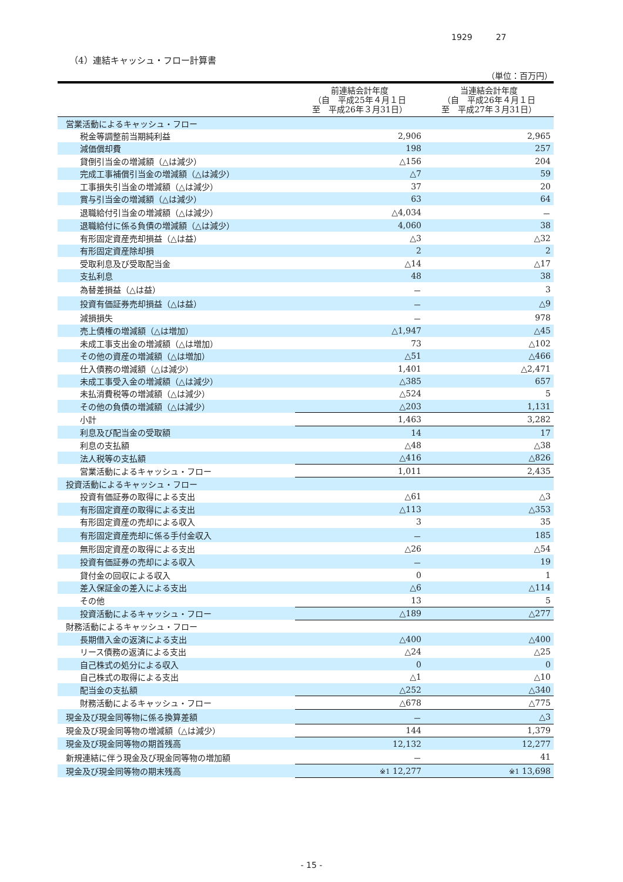1929 27
（4）連結キャッシュ・フロー計算書
（単位：百万円）
| | 前連結会計年度 （自 平成25年４月１日 至 平成26年３月31日） | 当連結会計年度 （自 平成26年４月１日 至 平成27年３月31日） |
| --- | --- | --- |
| 営業活動によるキャッシュ・フロー | | |
| 税金等調整前当期純利益 | 2,906 | 2,965 |
| 減価償却費 | 198 | 257 |
| 貸倒引当金の増減額（△は減少） | △156 | 204 |
| 完成工事補償引当金の増減額（△は減少） | △7 | 59 |
| 工事損失引当金の増減額（△は減少） | 37 | 20 |
| 賞与引当金の増減額（△は減少） | 63 | 64 |
| 退職給付引当金の増減額（△は減少） | △4,034 | － |
| 退職給付に係る負債の増減額（△は減少） | 4,060 | 38 |
| 有形固定資産売却損益（△は益） | △3 | △32 |
| 有形固定資産除却損 | 2 | 2 |
| 受取利息及び受取配当金 | △14 | △17 |
| 支払利息 | 48 | 38 |
| 為替差損益（△は益） | － | 3 |
| 投資有価証券売却損益（△は益） | － | △9 |
| 減損損失 | － | 978 |
| 売上債権の増減額（△は増加） | △1,947 | △45 |
| 未成工事支出金の増減額（△は増加） | 73 | △102 |
| その他の資産の増減額（△は増加） | △51 | △466 |
| 仕入債務の増減額（△は減少） | 1,401 | △2,471 |
| 未成工事受入金の増減額（△は減少） | △385 | 657 |
| 未払消費税等の増減額（△は減少） | △524 | 5 |
| その他の負債の増減額（△は減少） | △203 | 1,131 |
| 小計 | 1,463 | 3,282 |
| 利息及び配当金の受取額 | 14 | 17 |
| 利息の支払額 | △48 | △38 |
| 法人税等の支払額 | △416 | △826 |
| 営業活動によるキャッシュ・フロー | 1,011 | 2,435 |
| 投資活動によるキャッシュ・フロー | | |
| 投資有価証券の取得による支出 | △61 | △3 |
| 有形固定資産の取得による支出 | △113 | △353 |
| 有形固定資産の売却による収入 | 3 | 35 |
| 有形固定資産売却に係る手付金収入 | － | 185 |
| 無形固定資産の取得による支出 | △26 | △54 |
| 投資有価証券の売却による収入 | － | 19 |
| 貸付金の回収による収入 | 0 | 1 |
| 差入保証金の差入による支出 | △6 | △114 |
| その他 | 13 | 5 |
| 投資活動によるキャッシュ・フロー | △189 | △277 |
| 財務活動によるキャッシュ・フロー | | |
| 長期借入金の返済による支出 | △400 | △400 |
| リース債務の返済による支出 | △24 | △25 |
| 自己株式の処分による収入 | 0 | 0 |
| 自己株式の取得による支出 | △1 | △10 |
| 配当金の支払額 | △252 | △340 |
| 財務活動によるキャッシュ・フロー | △678 | △775 |
| 現金及び現金同等物に係る換算差額 | － | △3 |
| 現金及び現金同等物の増減額（△は減少） | 144 | 1,379 |
| 現金及び現金同等物の期首残高 | 12,132 | 12,277 |
| 新規連結に伴う現金及び現金同等物の増加額 | － | 41 |
| 現金及び現金同等物の期末残高 | ※1 12,277 | ※1 13,698 |
- 15 -